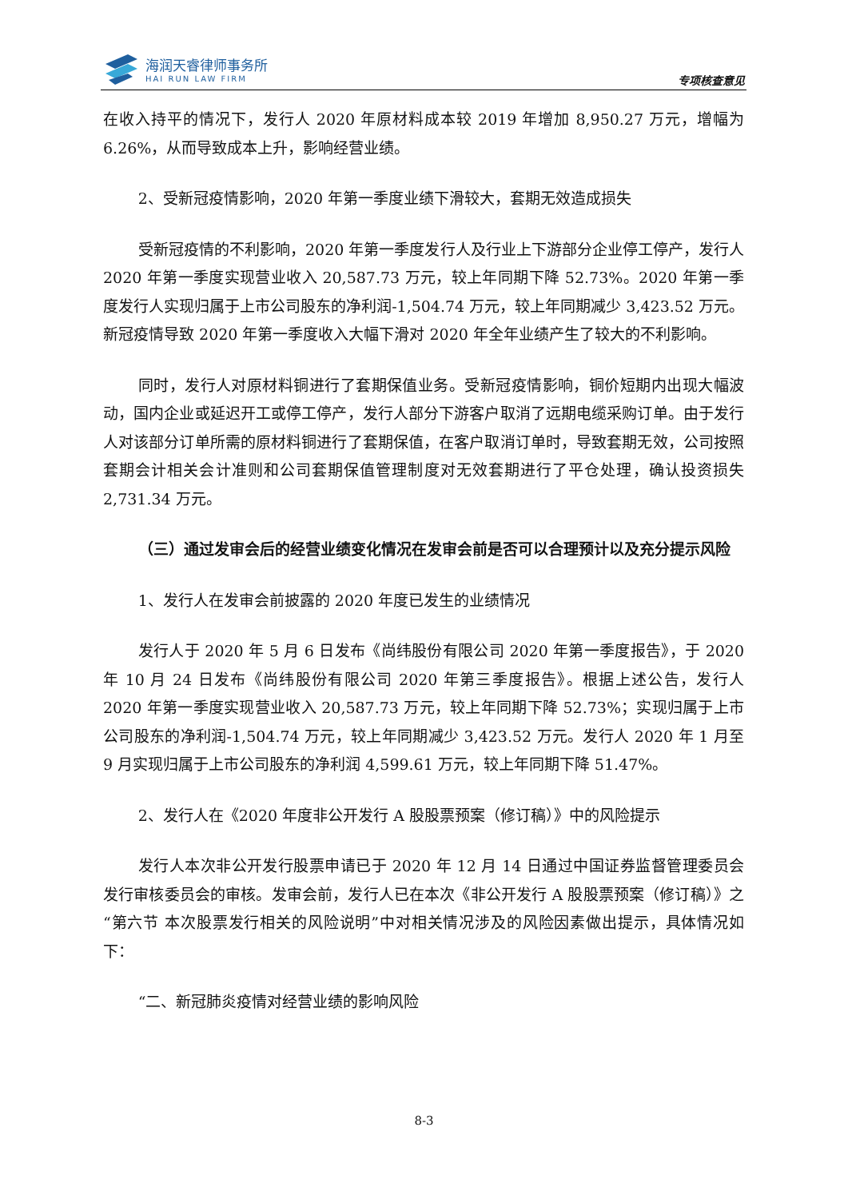海润天睿律师事务所
HAI RUN LAW FIRM
专项核查意见
在收入持平的情况下，发行人 2020 年原材料成本较 2019 年增加 8,950.27 万元，增幅为 6.26%，从而导致成本上升，影响经营业绩。
2、受新冠疫情影响，2020 年第一季度业绩下滑较大，套期无效造成损失
受新冠疫情的不利影响，2020 年第一季度发行人及行业上下游部分企业停工停产，发行人 2020 年第一季度实现营业收入 20,587.73 万元，较上年同期下降 52.73%。2020 年第一季度发行人实现归属于上市公司股东的净利润-1,504.74 万元，较上年同期减少 3,423.52 万元。新冠疫情导致 2020 年第一季度收入大幅下滑对 2020 年全年业绩产生了较大的不利影响。
同时，发行人对原材料铜进行了套期保值业务。受新冠疫情影响，铜价短期内出现大幅波动，国内企业或延迟开工或停工停产，发行人部分下游客户取消了远期电缆采购订单。由于发行人对该部分订单所需的原材料铜进行了套期保值，在客户取消订单时，导致套期无效，公司按照套期会计相关会计准则和公司套期保值管理制度对无效套期进行了平仓处理，确认投资损失 2,731.34 万元。
（三）通过发审会后的经营业绩变化情况在发审会前是否可以合理预计以及充分提示风险
1、发行人在发审会前披露的 2020 年度已发生的业绩情况
发行人于 2020 年 5 月 6 日发布《尚纬股份有限公司 2020 年第一季度报告》，于 2020 年 10 月 24 日发布《尚纬股份有限公司 2020 年第三季度报告》。根据上述公告，发行人 2020 年第一季度实现营业收入 20,587.73 万元，较上年同期下降 52.73%；实现归属于上市公司股东的净利润-1,504.74 万元，较上年同期减少 3,423.52 万元。发行人 2020 年 1 月至 9 月实现归属于上市公司股东的净利润 4,599.61 万元，较上年同期下降 51.47%。
2、发行人在《2020 年度非公开发行 A 股股票预案（修订稿）》中的风险提示
发行人本次非公开发行股票申请已于 2020 年 12 月 14 日通过中国证券监督管理委员会发行审核委员会的审核。发审会前，发行人已在本次《非公开发行 A 股股票预案（修订稿）》之“第六节 本次股票发行相关的风险说明”中对相关情况涉及的风险因素做出提示，具体情况如下：
“二、新冠肺炎疫情对经营业绩的影响风险
8-3